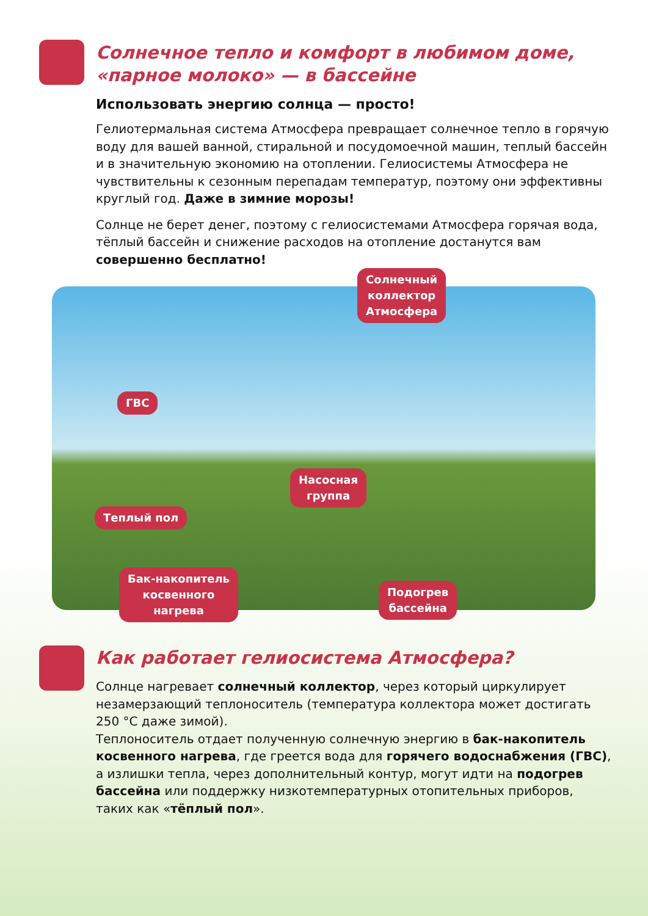Солнечное тепло и комфорт в любимом доме,
«парное молоко» — в бассейне
Использовать энергию солнца — просто!
Гелиотермальная система Атмосфера превращает солнечное тепло в горячую воду для вашей ванной, стиральной и посудомоечной машин, теплый бассейн и в значительную экономию на отоплении. Гелиосистемы Атмосфера не чувствительны к сезонным перепадам температур, поэтому они эффективны круглый год. Даже в зимние морозы!
Солнце не берет денег, поэтому с гелиосистемами Атмосфера горячая вода, тёплый бассейн и снижение расходов на отопление достанутся вам совершенно бесплатно!
Солнечный
коллектор
Атмосфера
ГВС
Насосная
группа
Теплый пол
Бак-накопитель
косвенного
нагрева
Подогрев
бассейна
Как работает гелиосистема Атмосфера?
Солнце нагревает солнечный коллектор, через который циркулирует незамерзающий теплоноситель (температура коллектора может достигать 250 °C даже зимой).
Теплоноситель отдает полученную солнечную энергию в бак-накопитель косвенного нагрева, где греется вода для горячего водоснабжения (ГВС), а излишки тепла, через дополнительный контур, могут идти на подогрев бассейна или поддержку низкотемпературных отопительных приборов, таких как «тёплый пол».